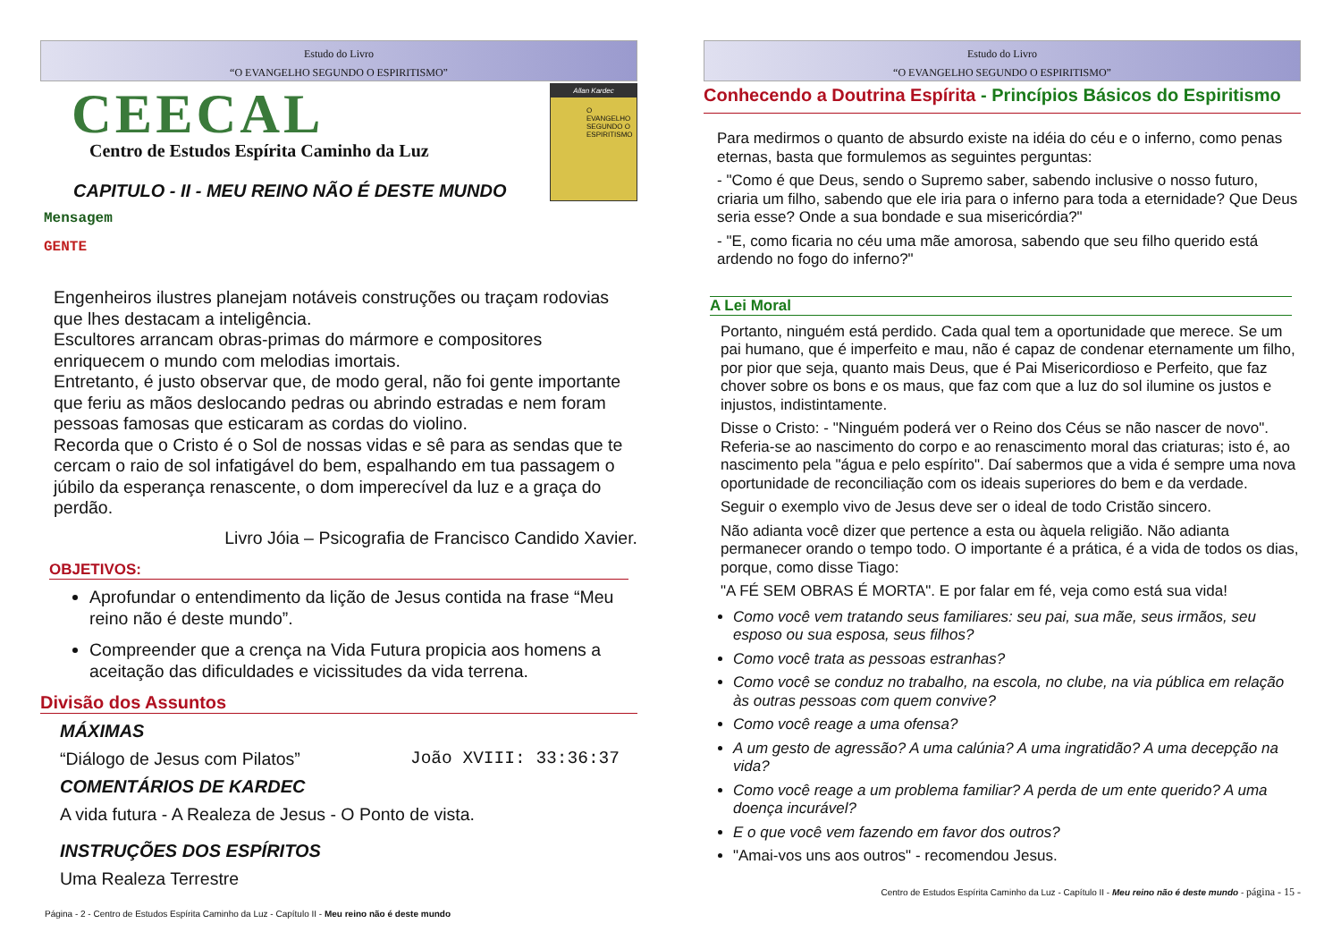Estudo do Livro
“O EVANGELHO SEGUNDO O ESPIRITISMO”
Allan Kardec
O EVANGELHO SEGUNDO O ESPIRITISMO
CEECAL
Centro de Estudos Espírita Caminho da Luz
CAPITULO - II - MEU REINO NÃO É DESTE MUNDO
Mensagem
GENTE
Engenheiros ilustres planejam notáveis construções ou traçam rodovias que lhes destacam a inteligência.
Escultores arrancam obras-primas do mármore e compositores enriquecem o mundo com melodias imortais.
Entretanto, é justo observar que, de modo geral, não foi gente importante que feriu as mãos deslocando pedras ou abrindo estradas e nem foram pessoas famosas que esticaram as cordas do violino.
Recorda que o Cristo é o Sol de nossas vidas e sê para as sendas que te cercam o raio de sol infatigável do bem, espalhando em tua passagem o júbilo da esperança renascente, o dom imperecível da luz e a graça do perdão.
Livro Jóia – Psicografia de Francisco Candido Xavier.
OBJETIVOS:
Aprofundar o entendimento da lição de Jesus contida na frase “Meu reino não é deste mundo”.
Compreender que a crença na Vida Futura propicia aos homens a aceitação das dificuldades e vicissitudes da vida terrena.
Divisão dos Assuntos
MÁXIMAS
“Diálogo de Jesus com Pilatos” João XVIII: 33:36:37
COMENTÁRIOS DE KARDEC
A vida futura - A Realeza de Jesus - O Ponto de vista.
INSTRUÇÕES DOS ESPÍRITOS
Uma Realeza Terrestre
Página - 2 - Centro de Estudos Espírita Caminho da Luz - Capítulo II - Meu reino não é deste mundo
Estudo do Livro
“O EVANGELHO SEGUNDO O ESPIRITISMO”
Conhecendo a Doutrina Espírita - Princípios Básicos do Espiritismo
Para medirmos o quanto de absurdo existe na idéia do céu e o inferno, como penas eternas, basta que formulemos as seguintes perguntas:
- "Como é que Deus, sendo o Supremo saber, sabendo inclusive o nosso futuro, criaria um filho, sabendo que ele iria para o inferno para toda a eternidade? Que Deus seria esse? Onde a sua bondade e sua misericórdia?"
- "E, como ficaria no céu uma mãe amorosa, sabendo que seu filho querido está ardendo no fogo do inferno?"
A Lei Moral
Portanto, ninguém está perdido. Cada qual tem a oportunidade que merece. Se um pai humano, que é imperfeito e mau, não é capaz de condenar eternamente um filho, por pior que seja, quanto mais Deus, que é Pai Misericordioso e Perfeito, que faz chover sobre os bons e os maus, que faz com que a luz do sol ilumine os justos e injustos, indistintamente.
Disse o Cristo: - "Ninguém poderá ver o Reino dos Céus se não nascer de novo". Referia-se ao nascimento do corpo e ao renascimento moral das criaturas; isto é, ao nascimento pela "água e pelo espírito". Daí sabermos que a vida é sempre uma nova oportunidade de reconciliação com os ideais superiores do bem e da verdade.
Seguir o exemplo vivo de Jesus deve ser o ideal de todo Cristão sincero.
Não adianta você dizer que pertence a esta ou àquela religião. Não adianta permanecer orando o tempo todo. O importante é a prática, é a vida de todos os dias, porque, como disse Tiago:
"A FÉ SEM OBRAS É MORTA". E por falar em fé, veja como está sua vida!
Como você vem tratando seus familiares: seu pai, sua mãe, seus irmãos, seu esposo ou sua esposa, seus filhos?
Como você trata as pessoas estranhas?
Como você se conduz no trabalho, na escola, no clube, na via pública em relação às outras pessoas com quem convive?
Como você reage a uma ofensa?
A um gesto de agressão? A uma calúnia? A uma ingratidão? A uma decepção na vida?
Como você reage a um problema familiar? A perda de um ente querido? A uma doença incurável?
E o que você vem fazendo em favor dos outros?
"Amai-vos uns aos outros" - recomendou Jesus.
Centro de Estudos Espírita Caminho da Luz - Capítulo II - Meu reino não é deste mundo - página - 15 -